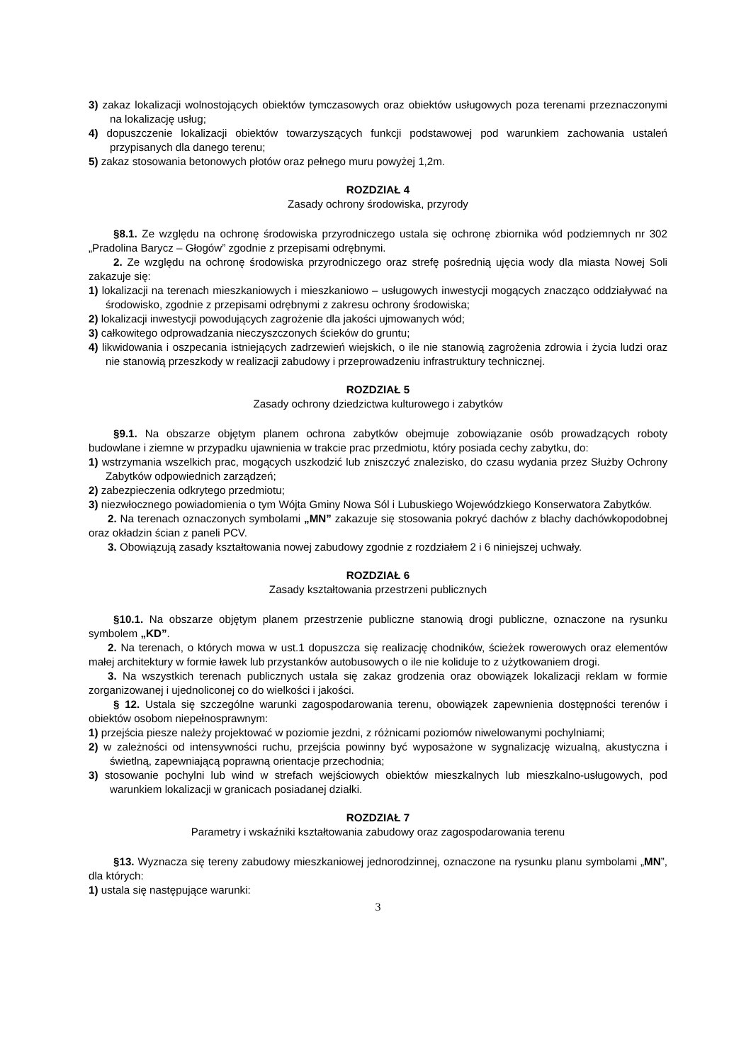3) zakaz lokalizacji wolnostojących obiektów tymczasowych oraz obiektów usługowych poza terenami przeznaczonymi na lokalizację usług;
4) dopuszczenie lokalizacji obiektów towarzyszących funkcji podstawowej pod warunkiem zachowania ustaleń przypisanych dla danego terenu;
5) zakaz stosowania betonowych płotów oraz pełnego muru powyżej 1,2m.
ROZDZIAŁ 4
Zasady ochrony środowiska, przyrody
§8.1. Ze względu na ochronę środowiska przyrodniczego ustala się ochronę zbiornika wód podziemnych nr 302 „Pradolina Barycz – Głogów” zgodnie z przepisami odrębnymi.
2. Ze względu na ochronę środowiska przyrodniczego oraz strefę pośrednią ujęcia wody dla miasta Nowej Soli zakazuje się:
1) lokalizacji na terenach mieszkaniowych i mieszkaniowo – usługowych inwestycji mogących znacząco oddziaływać na środowisko, zgodnie z przepisami odrębnymi z zakresu ochrony środowiska;
2) lokalizacji inwestycji powodujących zagrożenie dla jakości ujmowanych wód;
3) całkowitego odprowadzania nieczyszczonych ścieków do gruntu;
4) likwidowania i oszpecania istniejących zadrzewień wiejskich, o ile nie stanowią zagrożenia zdrowia i życia ludzi oraz nie stanowią przeszkody w realizacji zabudowy i przeprowadzeniu infrastruktury technicznej.
ROZDZIAŁ 5
Zasady ochrony dziedzictwa kulturowego i zabytków
§9.1. Na obszarze objętym planem ochrona zabytków obejmuje zobowiązanie osób prowadzących roboty budowlane i ziemne w przypadku ujawnienia w trakcie prac przedmiotu, który posiada cechy zabytku, do:
1) wstrzymania wszelkich prac, mogących uszkodzić lub zniszczyć znalezisko, do czasu wydania przez Służby Ochrony Zabytków odpowiednich zarządzeń;
2) zabezpieczenia odkrytego przedmiotu;
3) niezwłocznego powiadomienia o tym Wójta Gminy Nowa Sól i Lubuskiego Wojewódzkiego Konserwatora Zabytków.
2. Na terenach oznaczonych symbolami „MN” zakazuje się stosowania pokryć dachów z blachy dachówkopodobnej oraz okładzin ścian z paneli PCV.
3. Obowiązują zasady kształtowania nowej zabudowy zgodnie z rozdziałem 2 i 6 niniejszej uchwały.
ROZDZIAŁ 6
Zasady kształtowania przestrzeni publicznych
§10.1. Na obszarze objętym planem przestrzenie publiczne stanowią drogi publiczne, oznaczone na rysunku symbolem „KD”.
2. Na terenach, o których mowa w ust.1 dopuszcza się realizację chodników, ścieżek rowerowych oraz elementów małej architektury w formie ławek lub przystanków autobusowych o ile nie koliduje to z użytkowaniem drogi.
3. Na wszystkich terenach publicznych ustala się zakaz grodzenia oraz obowiązek lokalizacji reklam w formie zorganizowanej i ujednoliconej co do wielkości i jakości.
§ 12. Ustala się szczególne warunki zagospodarowania terenu, obowiązek zapewnienia dostępności terenów i obiektów osobom niepełnosprawnym:
1) przejścia piesze należy projektować w poziomie jezdni, z różnicami poziomów niwelowanymi pochylniami;
2) w zależności od intensywności ruchu, przejścia powinny być wyposażone w sygnalizację wizualną, akustyczna i świetlną, zapewniającą poprawną orientacje przechodnia;
3) stosowanie pochylni lub wind w strefach wejściowych obiektów mieszkalnych lub mieszkalno-usługowych, pod warunkiem lokalizacji w granicach posiadanej działki.
ROZDZIAŁ 7
Parametry i wskaźniki kształtowania zabudowy oraz zagospodarowania terenu
§13. Wyznacza się tereny zabudowy mieszkaniowej jednorodzinnej, oznaczone na rysunku planu symbolami „MN”, dla których:
1) ustala się następujące warunki:
3